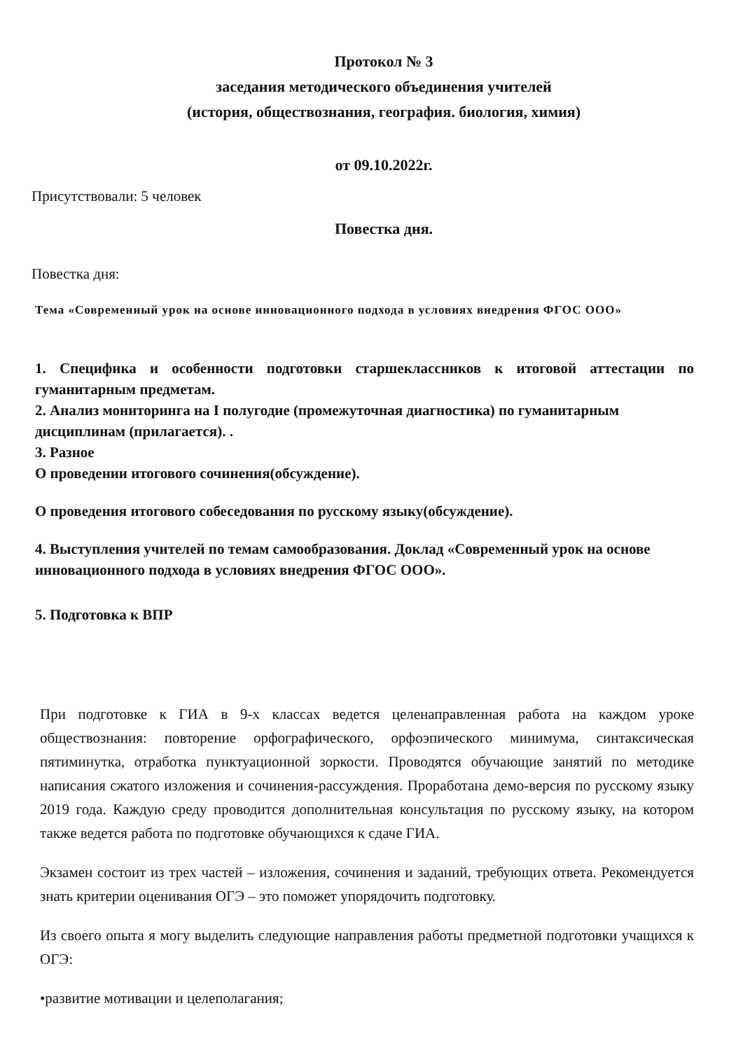Протокол № 3
заседания методического объединения учителей
(история, обществознания, география. биология, химия)
от 09.10.2022г.
Присутствовали: 5 человек
Повестка дня.
Повестка дня:
Тема «Современный урок на основе инновационного подхода в условиях внедрения ФГОС ООО»
1. Специфика и особенности подготовки старшеклассников к итоговой аттестации по гуманитарным предметам.
2. Анализ мониторинга на I полугодие (промежуточная диагностика) по гуманитарным дисциплинам (прилагается). .
3. Разное
О проведении итогового сочинения(обсуждение).
О проведения итогового собеседования по русскому языку(обсуждение).
4. Выступления учителей по темам самообразования. Доклад «Современный урок на основе инновационного подхода в условиях внедрения ФГОС ООО».
5. Подготовка к ВПР
При подготовке к ГИА в 9-х классах ведется целенаправленная работа на каждом уроке обществознания: повторение орфографического, орфоэпического минимума, синтаксическая пятиминутка, отработка пунктуационной зоркости. Проводятся обучающие занятий по методике написания сжатого изложения и сочинения-рассуждения. Проработана демо-версия по русскому языку 2019 года. Каждую среду проводится дополнительная консультация по русскому языку, на котором также ведется работа по подготовке обучающихся к сдаче ГИА.
Экзамен состоит из трех частей – изложения, сочинения и заданий, требующих ответа. Рекомендуется знать критерии оценивания ОГЭ – это поможет упорядочить подготовку.
Из своего опыта я могу выделить следующие направления работы предметной подготовки учащихся к ОГЭ:
•развитие мотивации и целеполагания;